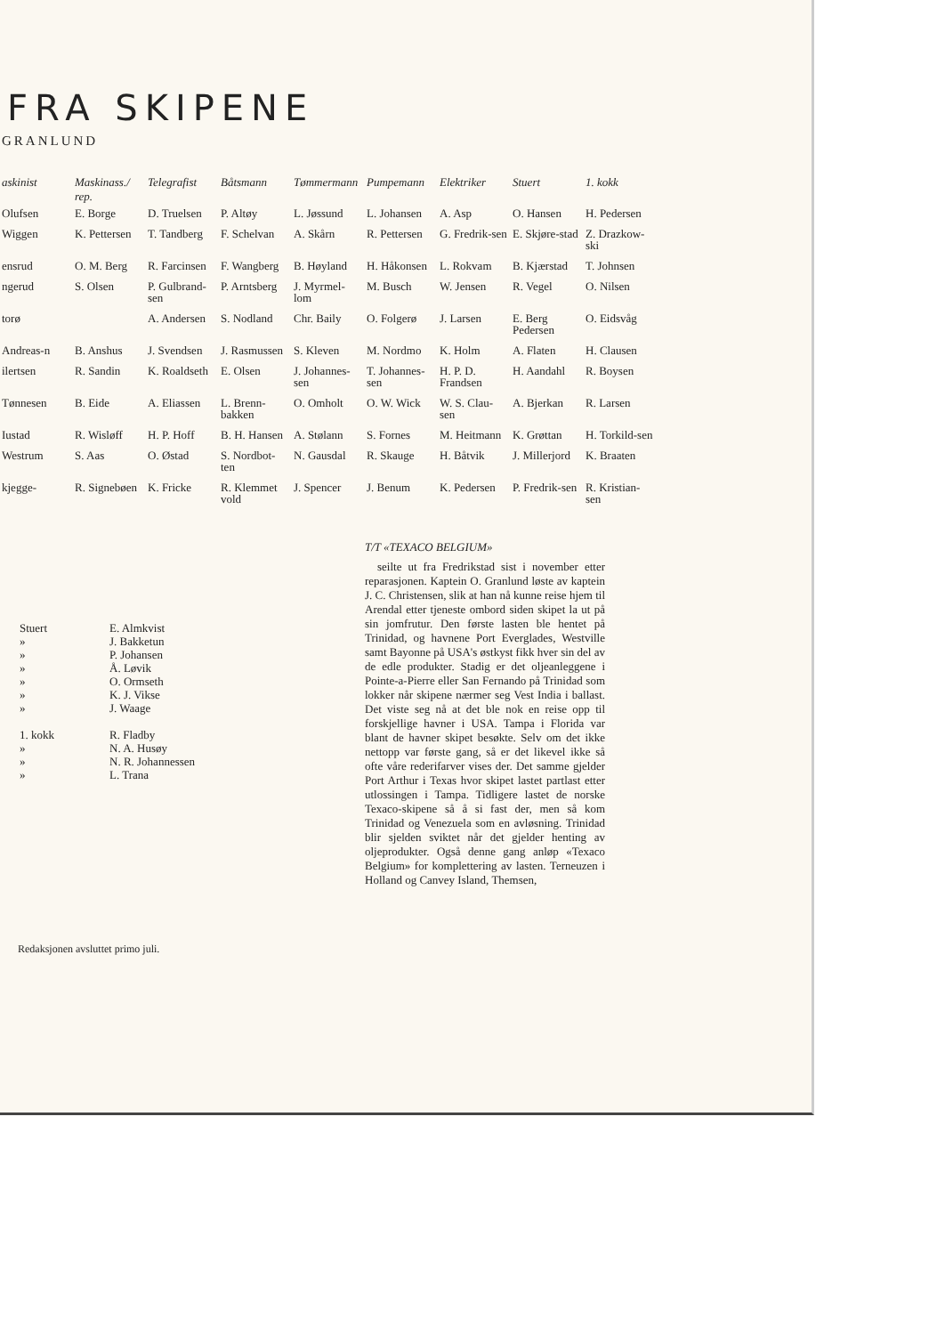FRA SKIPENE
GRANLUND
| askinist | Maskinass./ rep. | Telegrafist | Båtsmann | Tømmermann | Pumpemann | Elektriker | Stuert | 1. kokk |
| --- | --- | --- | --- | --- | --- | --- | --- | --- |
| Olufsen | E. Borge | D. Truelsen | P. Altøy | L. Jøssund | L. Johansen | A. Asp | O. Hansen | H. Pedersen |
| Wiggen | K. Pettersen | T. Tandberg | F. Schelvan | A. Skårn | R. Pettersen | G. Fredrik-sen | E. Skjøre-stad | Z. Drazkow-ski |
| ensrud | O. M. Berg | R. Farcinsen | F. Wangberg | B. Høyland | H. Håkonsen | L. Rokvam | B. Kjærstad | T. Johnsen |
| ngerud | S. Olsen | P. Gulbrand-sen | P. Arntsberg | J. Myrmel-lom | M. Busch | W. Jensen | R. Vegel | O. Nilsen |
| torø | | A. Andersen | S. Nodland | Chr. Baily | O. Folgerø | J. Larsen | E. Berg Pedersen | O. Eidsvåg |
| Andreas-n | B. Anshus | J. Svendsen | J. Rasmussen | S. Kleven | M. Nordmo | K. Holm | A. Flaten | H. Clausen |
| ilertsen | R. Sandin | K. Roaldseth | E. Olsen | J. Johannes-sen | T. Johannes-sen | H. P. D. Frandsen | H. Aandahl | R. Boysen |
| Tønnesen | B. Eide | A. Eliassen | L. Brenn-bakken | O. Omholt | O. W. Wick | W. S. Clau-sen | A. Bjerkan | R. Larsen |
| Iustad | R. Wisløff | H. P. Hoff | B. H. Hansen | A. Stølann | S. Fornes | M. Heitmann | K. Grøttan | H. Torkild-sen |
| Westrum | S. Aas | O. Østad | S. Nordbot-ten | N. Gausdal | R. Skauge | H. Båtvik | J. Millerjord | K. Braaten |
| kjegge- | R. Signebøen | K. Fricke | R. Klemmet vold | J. Spencer | J. Benum | K. Pedersen | P. Fredrik-sen | R. Kristian-sen |
| Stuert | E. Almkvist |
| » | J. Bakketun |
| » | P. Johansen |
| » | Å. Løvik |
| » | O. Ormseth |
| » | K. J. Vikse |
| » | J. Waage |
| 1. kokk | R. Fladby |
| » | N. A. Husøy |
| » | N. R. Johannessen |
| » | L. Trana |
Redaksjonen avsluttet primo juli.
T/T «TEXACO BELGIUM»
seilte ut fra Fredrikstad sist i november etter reparasjonen. Kaptein O. Granlund løste av kaptein J. C. Christensen, slik at han nå kunne reise hjem til Arendal etter tjeneste ombord siden skipet la ut på sin jomfrutur. Den første lasten ble hentet på Trinidad, og havnene Port Everglades, Westville samt Bayonne på USA's østkyst fikk hver sin del av de edle produkter. Stadig er det oljeanleggene i Pointe-a-Pierre eller San Fernando på Trinidad som lokker når skipene nærmer seg Vest India i ballast. Det viste seg nå at det ble nok en reise opp til forskjellige havner i USA. Tampa i Florida var blant de havner skipet besøkte. Selv om det ikke nettopp var første gang, så er det likevel ikke så ofte våre rederifarver vises der. Det samme gjelder Port Arthur i Texas hvor skipet lastet partlast etter utlossingen i Tampa. Tidligere lastet de norske Texaco-skipene så å si fast der, men så kom Trinidad og Venezuela som en avløsning. Trinidad blir sjelden sviktet når det gjelder henting av oljeprodukter. Også denne gang anløp «Texaco Belgium» for komplettering av lasten. Terneuzen i Holland og Canvey Island, Themsen,